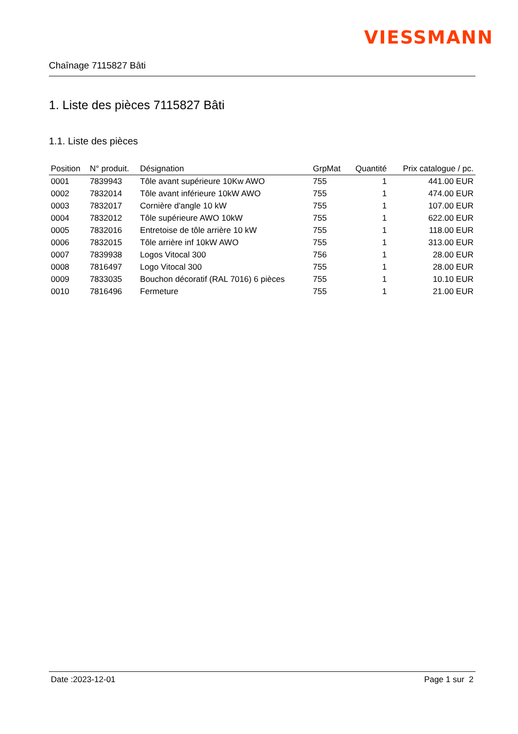VIESSMANN
Chaînage 7115827 Bâti
1. Liste des pièces 7115827 Bâti
1.1. Liste des pièces
| Position | N° produit. | Désignation | GrpMat | Quantité | Prix catalogue / pc. |
| --- | --- | --- | --- | --- | --- |
| 0001 | 7839943 | Tôle avant supérieure 10Kw AWO | 755 | 1 | 441.00 EUR |
| 0002 | 7832014 | Tôle avant inférieure 10kW AWO | 755 | 1 | 474.00 EUR |
| 0003 | 7832017 | Cornière d'angle 10 kW | 755 | 1 | 107.00 EUR |
| 0004 | 7832012 | Tôle supérieure AWO 10kW | 755 | 1 | 622.00 EUR |
| 0005 | 7832016 | Entretoise de tôle arrière 10 kW | 755 | 1 | 118.00 EUR |
| 0006 | 7832015 | Tôle arrière inf 10kW AWO | 755 | 1 | 313.00 EUR |
| 0007 | 7839938 | Logos Vitocal 300 | 756 | 1 | 28.00 EUR |
| 0008 | 7816497 | Logo Vitocal 300 | 755 | 1 | 28.00 EUR |
| 0009 | 7833035 | Bouchon décoratif (RAL 7016) 6 pièces | 755 | 1 | 10.10 EUR |
| 0010 | 7816496 | Fermeture | 755 | 1 | 21.00 EUR |
Date :2023-12-01 Page 1 sur 2